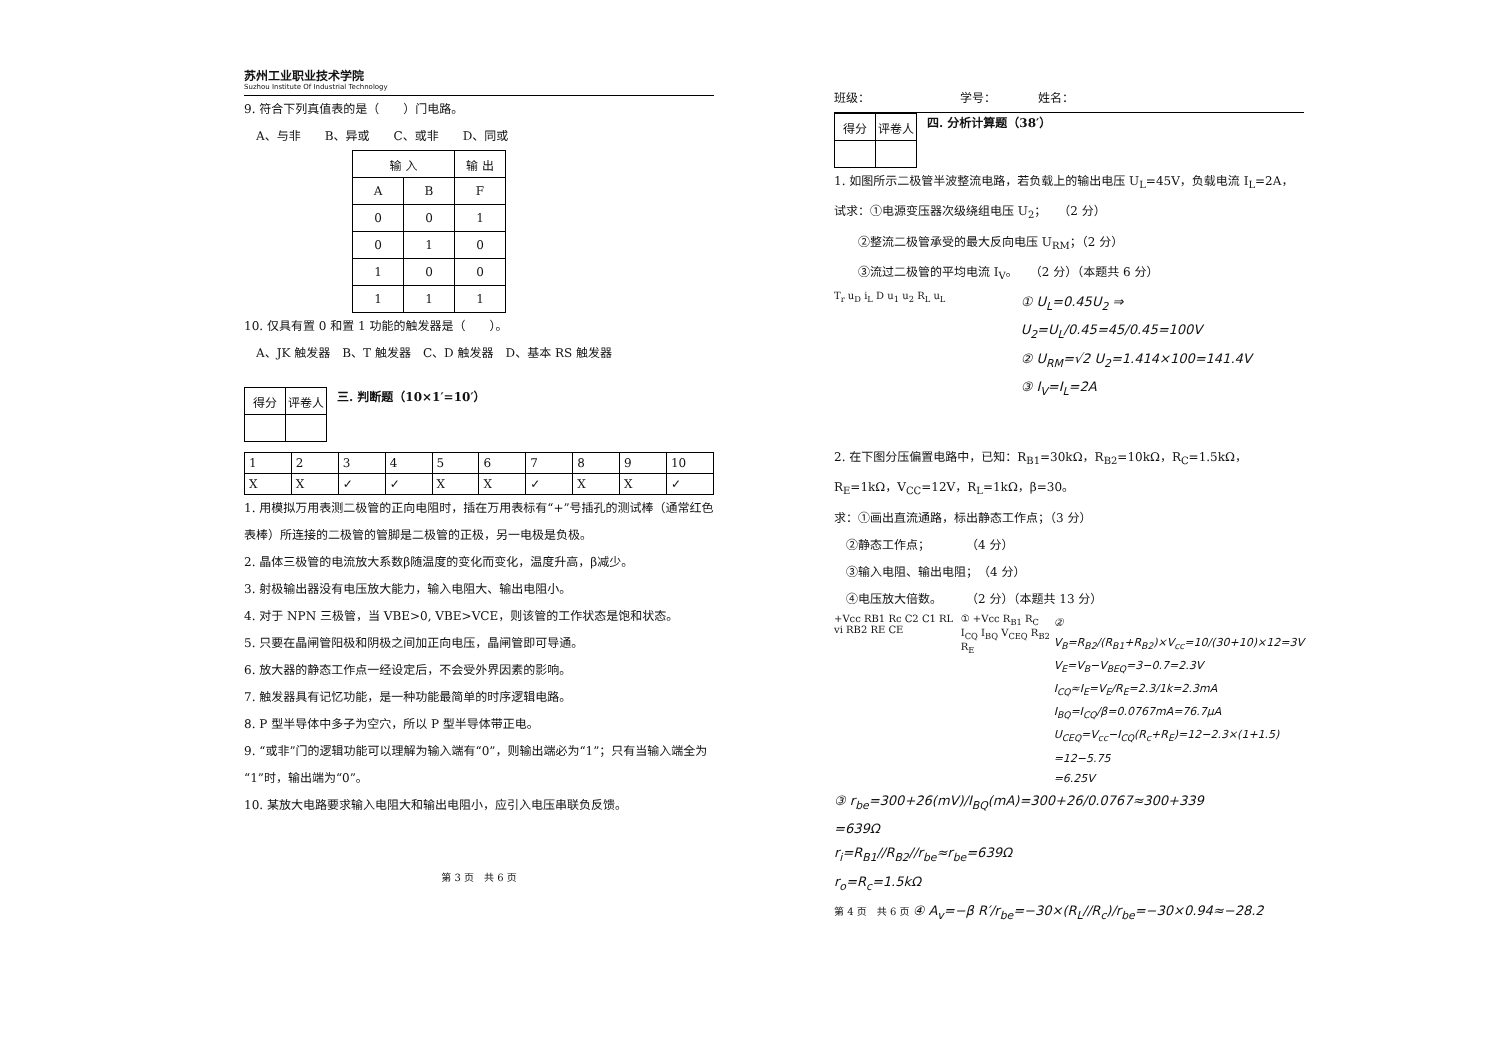苏州工业职业技术学院
Suzhou Institute Of Industrial Technology
9. 符合下列真值表的是（　　）门电路。
　A、与非　　B、异或　　C、或非　　D、同或
| 输 入 | | 输 出 |
| --- | --- | --- |
| A | B | F |
| 0 | 0 | 1 |
| 0 | 1 | 0 |
| 1 | 0 | 0 |
| 1 | 1 | 1 |
10. 仅具有置 0 和置 1 功能的触发器是（　　）。
　A、JK 触发器　B、T 触发器　C、D 触发器　D、基本 RS 触发器
| 得分 | 评卷人 |
三. 判断题（10×1′=10′）
| 1 | 2 | 3 | 4 | 5 | 6 | 7 | 8 | 9 | 10 |
| X | X | ✓ | ✓ | X | X | ✓ | X | X | ✓ |
1. 用模拟万用表测二极管的正向电阻时，插在万用表标有“+”号插孔的测试棒（通常红色表棒）所连接的二极管的管脚是二极管的正极，另一电极是负极。
2. 晶体三极管的电流放大系数β随温度的变化而变化，温度升高，β减少。
3. 射极输出器没有电压放大能力，输入电阻大、输出电阻小。
4. 对于 NPN 三极管，当 VBE>0, VBE>VCE，则该管的工作状态是饱和状态。
5. 只要在晶闸管阳极和阴极之间加正向电压，晶闸管即可导通。
6. 放大器的静态工作点一经设定后，不会受外界因素的影响。
7. 触发器具有记忆功能，是一种功能最简单的时序逻辑电路。
8. P 型半导体中多子为空穴，所以 P 型半导体带正电。
9. “或非”门的逻辑功能可以理解为输入端有“0”，则输出端必为“1”；只有当输入端全为“1”时，输出端为“0”。
10. 某放大电路要求输入电阻大和输出电阻小，应引入电压串联负反馈。
第 3 页　共 6 页
班级：　　　　　　　　学号：　　　　姓名：
| 得分 | 评卷人 |
四. 分析计算题（38′）
1. 如图所示二极管半波整流电路，若负载上的输出电压 U<sub>L</sub>=45V，负载电流 I<sub>L</sub>=2A，
试求：①电源变压器次级绕组电压 U<sub>2</sub>；　　（2 分）
　　②整流二极管承受的最大反向电压 U<sub>RM</sub>；（2 分）
　　③流过二极管的平均电流 I<sub>V</sub>。　　（2 分）（本题共 6 分）
T<sub>r</sub> u<sub>D</sub> i<sub>L</sub> D u<sub>1</sub> u<sub>2</sub> R<sub>L</sub> u<sub>L</sub>
① U<sub>L</sub>=0.45U<sub>2</sub> ⇒ U<sub>2</sub>=U<sub>L</sub>/0.45=45/0.45=100V
② U<sub>RM</sub>=√2 U<sub>2</sub>=1.414×100=141.4V
③ I<sub>V</sub>=I<sub>L</sub>=2A
2. 在下图分压偏置电路中，已知：R<sub>B1</sub>=30kΩ，R<sub>B2</sub>=10kΩ，R<sub>C</sub>=1.5kΩ，R<sub>E</sub>=1kΩ，V<sub>CC</sub>=12V，R<sub>L</sub>=1kΩ，β=30。
求：①画出直流通路，标出静态工作点；（3 分）
　②静态工作点；　　　　（4 分）
　③输入电阻、输出电阻；　（4 分）
　④电压放大倍数。　　　（2 分）（本题共 13 分）
+Vcc RB1 Rc C2 C1 RL vi RB2 RE CE
① +Vcc R<sub>B1</sub> R<sub>C</sub> I<sub>CQ</sub> I<sub>BQ</sub> V<sub>CEQ</sub> R<sub>B2</sub> R<sub>E</sub>
② V<sub>B</sub>=R<sub>B2</sub>/(R<sub>B1</sub>+R<sub>B2</sub>)×V<sub>cc</sub>=10/(30+10)×12=3V
V<sub>E</sub>=V<sub>B</sub>−V<sub>BEQ</sub>=3−0.7=2.3V
I<sub>CQ</sub>≈I<sub>E</sub>=V<sub>E</sub>/R<sub>E</sub>=2.3/1k=2.3mA
I<sub>BQ</sub>=I<sub>CQ</sub>/β=0.0767mA=76.7μA
U<sub>CEQ</sub>=V<sub>cc</sub>−I<sub>CQ</sub>(R<sub>c</sub>+R<sub>E</sub>)=12−2.3×(1+1.5)
=12−5.75
=6.25V
③ r<sub>be</sub>=300+26(mV)/I<sub>BQ</sub>(mA)=300+26/0.0767≈300+339
=639Ω
r<sub>i</sub>=R<sub>B1</sub>//R<sub>B2</sub>//r<sub>be</sub>≈r<sub>be</sub>=639Ω
r<sub>o</sub>=R<sub>c</sub>=1.5kΩ
第 4 页　共 6 页 ④ A<sub>v</sub>=−β R′/r<sub>be</sub>=−30×(R<sub>L</sub>//R<sub>c</sub>)/r<sub>be</sub>=−30×0.94≈−28.2